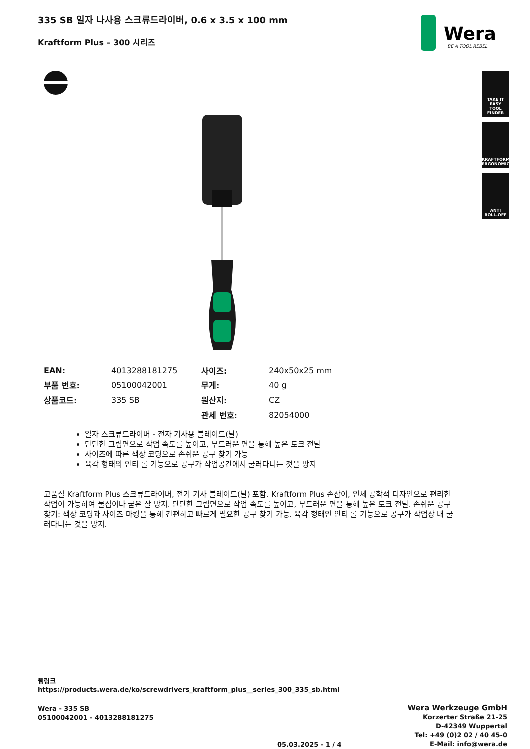335 SB 일자 나사용 스크류드라이버, 0.6 x 3.5 x 100 mm
Kraftform Plus – 300 시리즈
Wera
BE A TOOL REBEL
TAKE IT EASY
TOOL FINDER
KRAFTFORM
ERGONOMICS
ANTI
ROLL-OFF
| EAN: | 4013288181275 | 사이즈: | 240x50x25 mm |
| 부품 번호: | 05100042001 | 무게: | 40 g |
| 상품코드: | 335 SB | 원산지: | CZ |
| | | 관세 번호: | 82054000 |
일자 스크류드라이버 - 전자 기사용 블레이드(날)
단단한 그립면으로 작업 속도를 높이고, 부드러운 면을 통해 높은 토크 전달
사이즈에 따른 색상 코딩으로 손쉬운 공구 찾기 가능
육각 형태의 안티 롤 기능으로 공구가 작업공간에서 굴러다니는 것을 방지
고품질 Kraftform Plus 스크류드라이버, 전기 기사 블레이드(날) 포함. Kraftform Plus 손잡이, 인체 공학적 디자인으로 편리한 작업이 가능하여 물집이나 굳은 살 방지. 단단한 그립면으로 작업 속도를 높이고, 부드러운 면을 통해 높은 토크 전달. 손쉬운 공구 찾기: 색상 코딩과 사이즈 마킹을 통해 간편하고 빠르게 필요한 공구 찾기 가능. 육각 형태인 안티 롤 기능으로 공구가 작업장 내 굴러다니는 것을 방지.
웹링크
https://products.wera.de/ko/screwdrivers_kraftform_plus__series_300_335_sb.html
Wera - 335 SB
05100042001 - 4013288181275
05.03.2025 - 1 / 4
Wera Werkzeuge GmbH
Korzerter Straße 21-25
D-42349 Wuppertal
Tel: +49 (0)2 02 / 40 45-0
E-Mail: info@wera.de